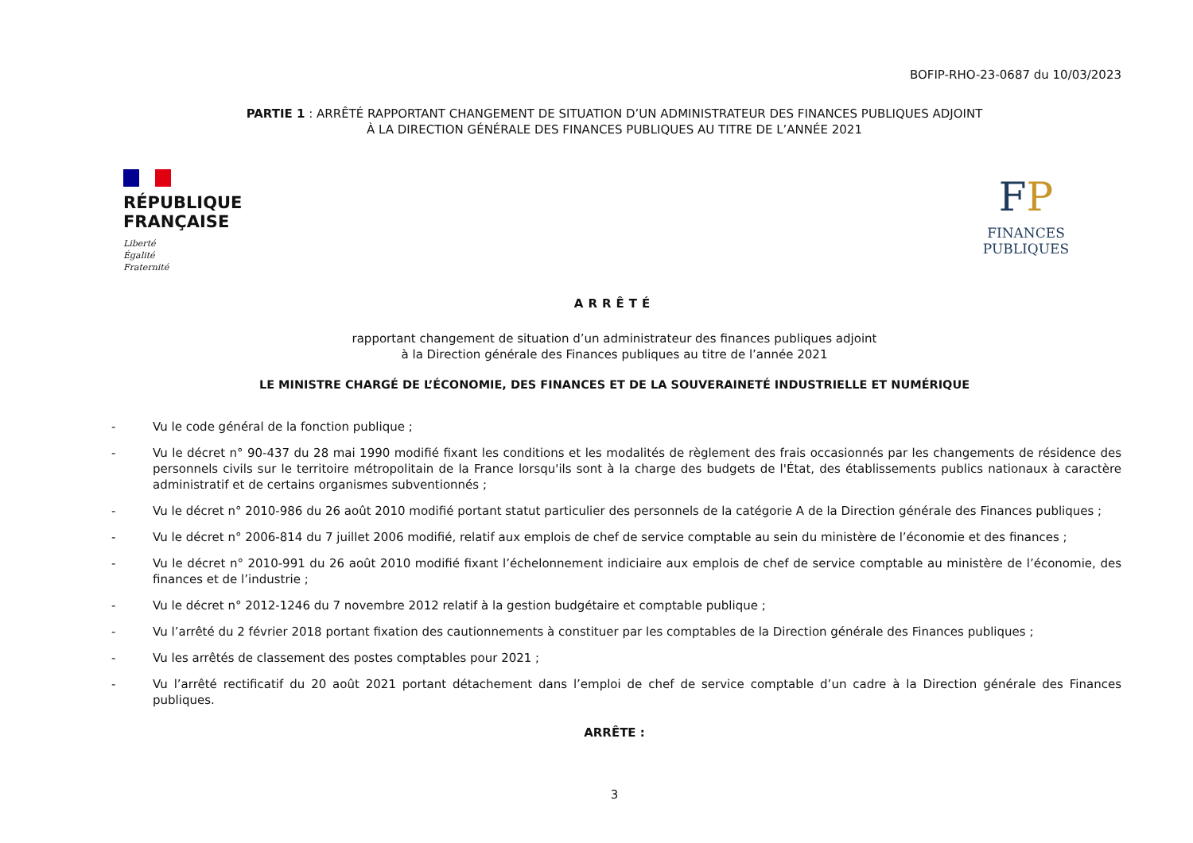BOFIP-RHO-23-0687 du 10/03/2023
PARTIE 1 : ARRÊTÉ RAPPORTANT CHANGEMENT DE SITUATION D’UN ADMINISTRATEUR DES FINANCES PUBLIQUES ADJOINT
À LA DIRECTION GÉNÉRALE DES FINANCES PUBLIQUES AU TITRE DE L’ANNÉE 2021
RÉPUBLIQUE FRANÇAISE
Liberté
Égalité
Fraternité
FP
FINANCES PUBLIQUES
ARRÊTÉ
rapportant changement de situation d’un administrateur des finances publiques adjoint
à la Direction générale des Finances publiques au titre de l’année 2021
LE MINISTRE CHARGÉ DE L’ÉCONOMIE, DES FINANCES ET DE LA SOUVERAINETÉ INDUSTRIELLE ET NUMÉRIQUE
- Vu le code général de la fonction publique ;
- Vu le décret n° 90-437 du 28 mai 1990 modifié fixant les conditions et les modalités de règlement des frais occasionnés par les changements de résidence des personnels civils sur le territoire métropolitain de la France lorsqu'ils sont à la charge des budgets de l'État, des établissements publics nationaux à caractère administratif et de certains organismes subventionnés ;
- Vu le décret n° 2010-986 du 26 août 2010 modifié portant statut particulier des personnels de la catégorie A de la Direction générale des Finances publiques ;
- Vu le décret n° 2006-814 du 7 juillet 2006 modifié, relatif aux emplois de chef de service comptable au sein du ministère de l’économie et des finances ;
- Vu le décret n° 2010-991 du 26 août 2010 modifié fixant l’échelonnement indiciaire aux emplois de chef de service comptable au ministère de l’économie, des finances et de l’industrie ;
- Vu le décret n° 2012-1246 du 7 novembre 2012 relatif à la gestion budgétaire et comptable publique ;
- Vu l’arrêté du 2 février 2018 portant fixation des cautionnements à constituer par les comptables de la Direction générale des Finances publiques ;
- Vu les arrêtés de classement des postes comptables pour 2021 ;
- Vu l’arrêté rectificatif du 20 août 2021 portant détachement dans l’emploi de chef de service comptable d’un cadre à la Direction générale des Finances publiques.
ARRÊTE :
3